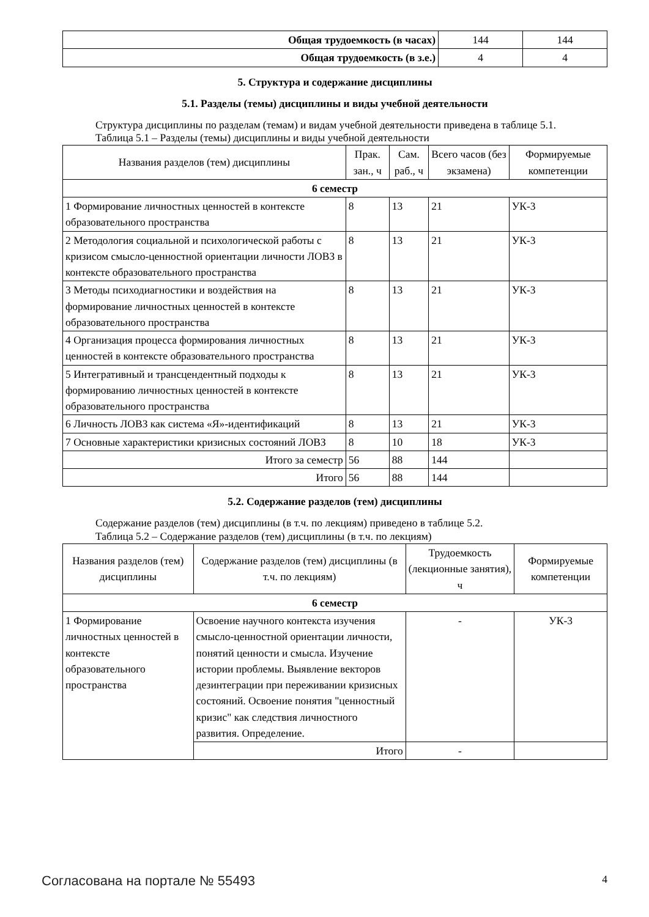| Общая трудоемкость (в часах) | 144 | 144 |
| Общая трудоемкость (в з.е.) | 4 | 4 |
5. Структура и содержание дисциплины
5.1. Разделы (темы) дисциплины и виды учебной деятельности
Структура дисциплины по разделам (темам) и видам учебной деятельности приведена в таблице 5.1.
Таблица 5.1 – Разделы (темы) дисциплины и виды учебной деятельности
| Названия разделов (тем) дисциплины | Прак. зан., ч | Сам. раб., ч | Всего часов (без экзамена) | Формируемые компетенции |
| --- | --- | --- | --- | --- |
| 6 семестр | | | | |
| 1 Формирование личностных ценностей в контексте образовательного пространства | 8 | 13 | 21 | УК-3 |
| 2 Методология социальной и психологической работы с кризисом смысло-ценностной ориентации личности ЛОВЗ в контексте образовательного пространства | 8 | 13 | 21 | УК-3 |
| 3 Методы психодиагностики и воздействия на формирование личностных ценностей в контексте образовательного пространства | 8 | 13 | 21 | УК-3 |
| 4 Организация процесса формирования личностных ценностей в контексте образовательного пространства | 8 | 13 | 21 | УК-3 |
| 5 Интегративный и трансцендентный подходы к формированию личностных ценностей в контексте образовательного пространства | 8 | 13 | 21 | УК-3 |
| 6 Личность ЛОВЗ как система «Я»-идентификаций | 8 | 13 | 21 | УК-3 |
| 7 Основные характеристики кризисных состояний ЛОВЗ | 8 | 10 | 18 | УК-3 |
| Итого за семестр | 56 | 88 | 144 | |
| Итого | 56 | 88 | 144 | |
5.2. Содержание разделов (тем) дисциплины
Содержание разделов (тем) дисциплины (в т.ч. по лекциям) приведено в таблице 5.2.
Таблица 5.2 – Содержание разделов (тем) дисциплины (в т.ч. по лекциям)
| Названия разделов (тем) дисциплины | Содержание разделов (тем) дисциплины (в т.ч. по лекциям) | Трудоемкость (лекционные занятия), ч | Формируемые компетенции |
| --- | --- | --- | --- |
| 6 семестр | | | |
| 1 Формирование личностных ценностей в контексте образовательного пространства | Освоение научного контекста изучения смысло-ценностной ориентации личности, понятий ценности и смысла. Изучение истории проблемы. Выявление векторов дезинтеграции при переживании кризисных состояний. Освоение понятия "ценностный кризис" как следствия личностного развития. Определение. | - | УК-3 |
| | Итого | - | |
Согласована на портале № 55493 4